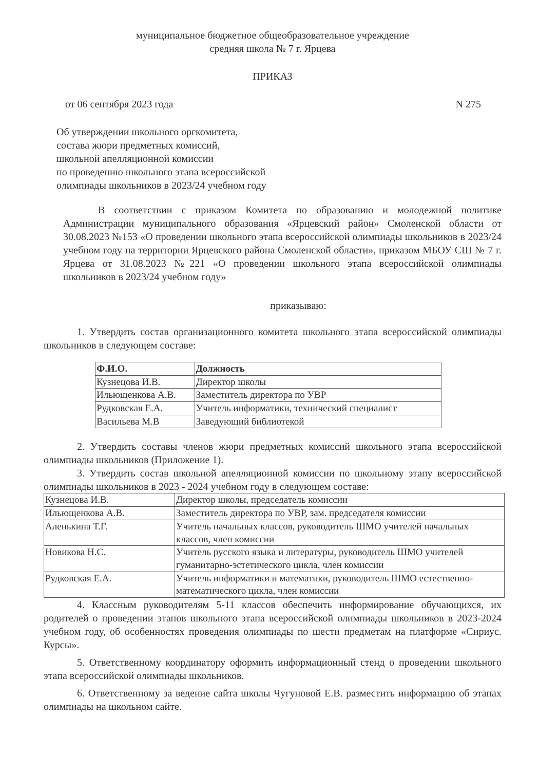муниципальное бюджетное общеобразовательное учреждение
средняя школа № 7 г. Ярцева
ПРИКАЗ
от 06 сентября 2023 года N 275
Об утверждении школьного оргкомитета,
состава жюри предметных комиссий,
школьной апелляционной комиссии
по проведению школьного этапа всероссийской
олимпиады школьников в 2023/24 учебном году
В соответствии с приказом Комитета по образованию и молодежной политике Администрации муниципального образования «Ярцевский район» Смоленской области от 30.08.2023 №153 «О проведении школьного этапа всероссийской олимпиады школьников в 2023/24 учебном году на территории Ярцевского района Смоленской области», приказом МБОУ СШ № 7 г. Ярцева от 31.08.2023 №221 «О проведении школьного этапа всероссийской олимпиады школьников в 2023/24 учебном году»
приказываю:
1. Утвердить состав организационного комитета школьного этапа всероссийской олимпиады школьников в следующем составе:
| Ф.И.О. | Должность |
| --- | --- |
| Кузнецова И.В. | Директор школы |
| Ильющенкова А.В. | Заместитель директора по УВР |
| Рудковская Е.А. | Учитель информатики, технический специалист |
| Васильева М.В | Заведующий библиотекой |
2. Утвердить составы членов жюри предметных комиссий школьного этапа всероссийской олимпиады школьников (Приложение 1).
3. Утвердить состав школьной апелляционной комиссии по школьному этапу всероссийской олимпиады школьников в 2023 - 2024 учебном году в следующем составе:
| Кузнецова И.В. | Директор школы, председатель комиссии |
| Ильющенкова А.В. | Заместитель директора по УВР, зам. председателя комиссии |
| Аленькина Т.Г. | Учитель начальных классов, руководитель ШМО учителей начальных классов, член комиссии |
| Новикова Н.С. | Учитель русского языка и литературы, руководитель ШМО учителей гуманитарно-эстетического цикла, член комиссии |
| Рудковская Е.А. | Учитель информатики и математики, руководитель ШМО естественно-математического цикла, член комиссии |
4. Классным руководителям 5-11 классов обеспечить информирование обучающихся, их родителей о проведении этапов школьного этапа всероссийской олимпиады школьников в 2023-2024 учебном году, об особенностях проведения олимпиады по шести предметам на платформе «Сириус. Курсы».
5. Ответственному координатору оформить информационный стенд о проведении школьного этапа всероссийской олимпиады школьников.
6. Ответственному за ведение сайта школы Чугуновой Е.В. разместить информацию об этапах олимпиады на школьном сайте.